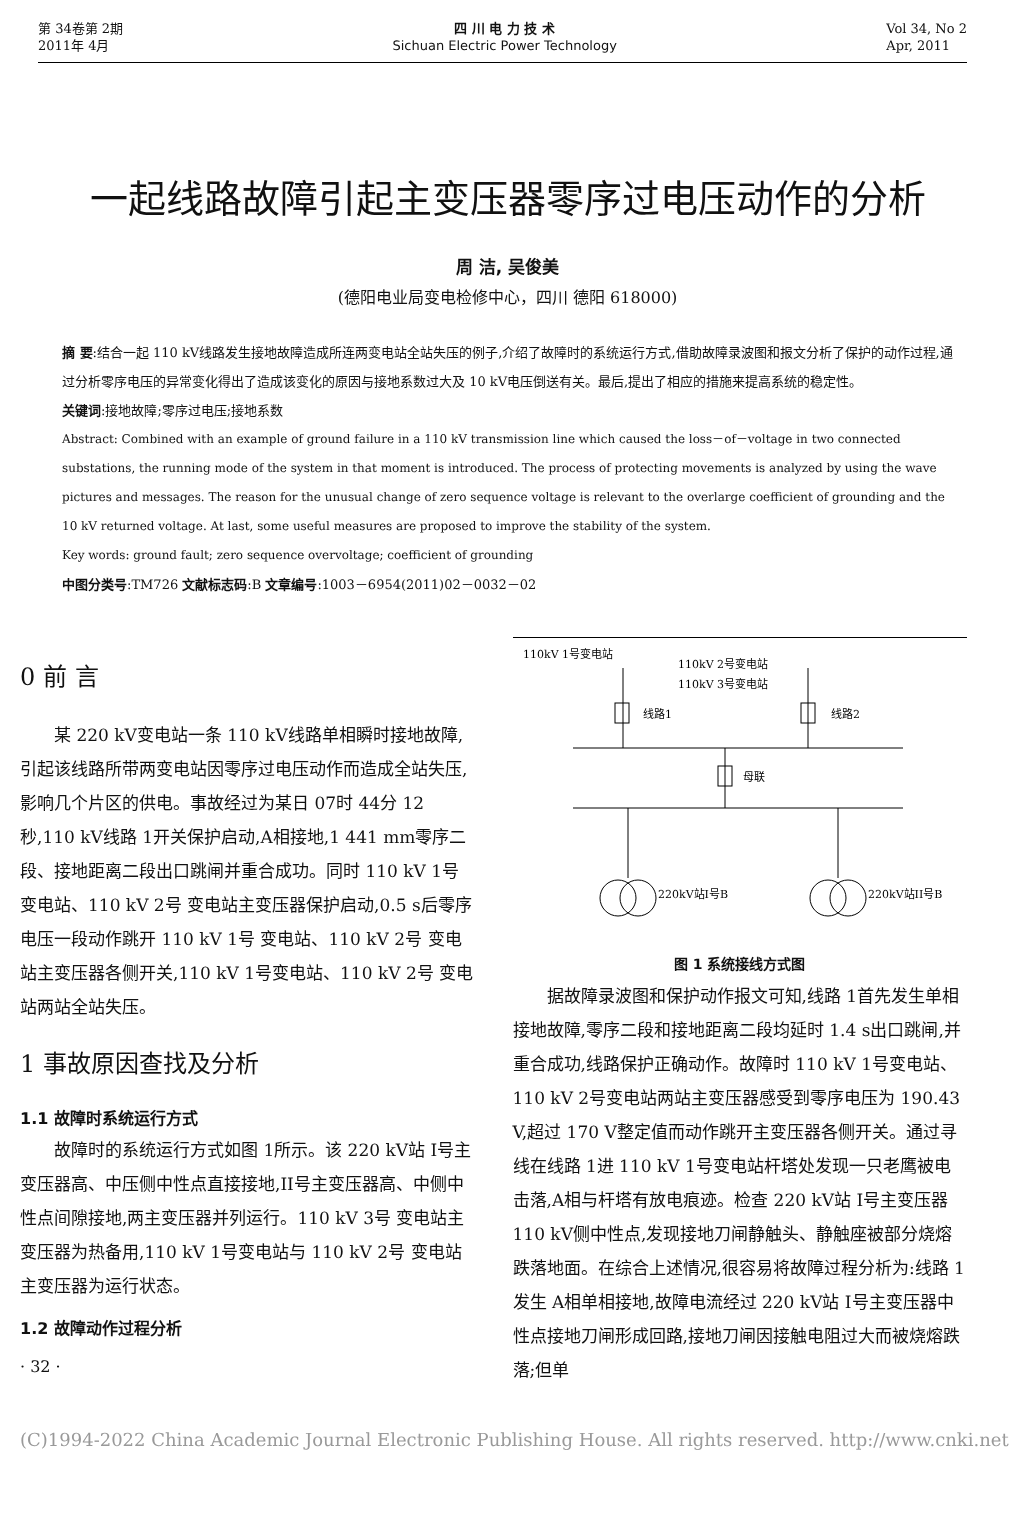第 34卷第 2期
2011年 4月
四 川 电 力 技 术
Sichuan Electric Power Technology
Vol 34, No 2
Apr, 2011
一起线路故障引起主变压器零序过电压动作的分析
周 洁, 吴俊美
(德阳电业局变电检修中心，四川 德阳 618000)
摘 要:结合一起 110 kV线路发生接地故障造成所连两变电站全站失压的例子,介绍了故障时的系统运行方式,借助故障录波图和报文分析了保护的动作过程,通过分析零序电压的异常变化得出了造成该变化的原因与接地系数过大及 10 kV电压倒送有关。最后,提出了相应的措施来提高系统的稳定性。
关键词:接地故障;零序过电压;接地系数
Abstract: Combined with an example of ground failure in a 110 kV transmission line which caused the loss－of－voltage in two connected substations, the running mode of the system in that moment is introduced. The process of protecting movements is analyzed by using the wave pictures and messages. The reason for the unusual change of zero sequence voltage is relevant to the overlarge coefficient of grounding and the 10 kV returned voltage. At last, some useful measures are proposed to improve the stability of the system.
Key words: ground fault; zero sequence overvoltage; coefficient of grounding
中图分类号:TM726 文献标志码:B 文章编号:1003－6954(2011)02－0032－02
0 前 言
某 220 kV变电站一条 110 kV线路单相瞬时接地故障,引起该线路所带两变电站因零序过电压动作而造成全站失压,影响几个片区的供电。事故经过为某日 07时 44分 12秒,110 kV线路 1开关保护启动,A相接地,1 441 mm零序二段、接地距离二段出口跳闸并重合成功。同时 110 kV 1号变电站、110 kV 2号 变电站主变压器保护启动,0.5 s后零序电压一段动作跳开 110 kV 1号 变电站、110 kV 2号 变电站主变压器各侧开关,110 kV 1号变电站、110 kV 2号 变电站两站全站失压。
1 事故原因查找及分析
1.1 故障时系统运行方式
故障时的系统运行方式如图 1所示。该 220 kV站 I号主变压器高、中压侧中性点直接接地,II号主变压器高、中侧中性点间隙接地,两主变压器并列运行。110 kV 3号 变电站主变压器为热备用,110 kV 1号变电站与 110 kV 2号 变电站主变压器为运行状态。
1.2 故障动作过程分析
· 32 ·
110kV 1号变电站
110kV 2号变电站
110kV 3号变电站
线路1
线路2
母联
220kV站I号B
220kV站II号B
图 1 系统接线方式图
据故障录波图和保护动作报文可知,线路 1首先发生单相接地故障,零序二段和接地距离二段均延时 1.4 s出口跳闸,并重合成功,线路保护正确动作。故障时 110 kV 1号变电站、110 kV 2号变电站两站主变压器感受到零序电压为 190.43 V,超过 170 V整定值而动作跳开主变压器各侧开关。通过寻线在线路 1进 110 kV 1号变电站杆塔处发现一只老鹰被电击落,A相与杆塔有放电痕迹。检查 220 kV站 I号主变压器 110 kV侧中性点,发现接地刀闸静触头、静触座被部分烧熔跌落地面。在综合上述情况,很容易将故障过程分析为:线路 1发生 A相单相接地,故障电流经过 220 kV站 I号主变压器中性点接地刀闸形成回路,接地刀闸因接触电阻过大而被烧熔跌落;但单
(C)1994-2022 China Academic Journal Electronic Publishing House. All rights reserved. http://www.cnki.net